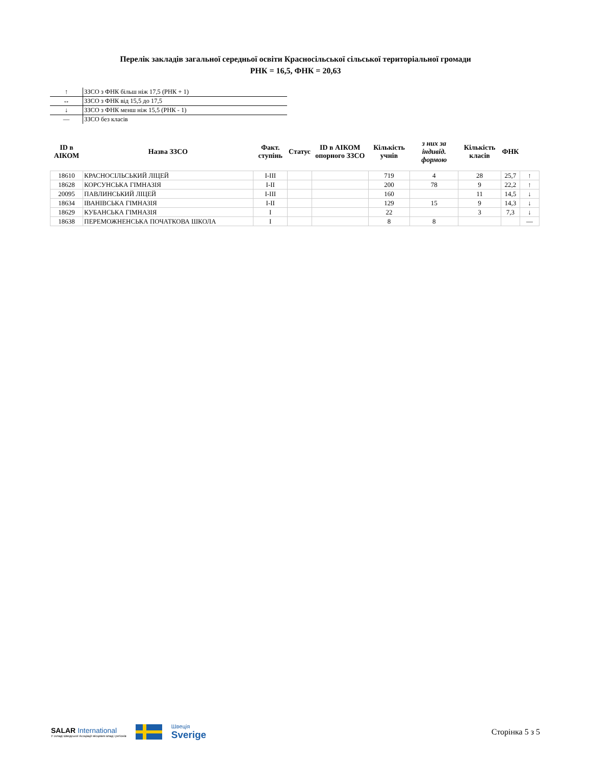Перелік закладів загальної середньої освіти Красносільської сільської територіальної громади
РНК = 16,5, ФНК = 20,63
| ↑ | ЗЗСО з ФНК більш ніж 17,5 (РНК + 1) |
| ↔ | ЗЗСО з ФНК від 15,5 до 17,5 |
| ↓ | ЗЗСО з ФНК менш ніж 15,5 (РНК - 1) |
| — | ЗЗСО без класів |
| ID в АІКОМ | Назва ЗЗСО | Факт. ступінь | Статус | ID в АІКОМ опорного ЗЗСО | Кількість учнів | з них за індивід. формою | Кількість класів | ФНК | |
| --- | --- | --- | --- | --- | --- | --- | --- | --- | --- |
| 18610 | КРАСНОСІЛЬСЬКИЙ ЛІЦЕЙ | І-ІІІ | | | 719 | 4 | 28 | 25,7 | ↑ |
| 18628 | КОРСУНСЬКА ГІМНАЗІЯ | І-ІІ | | | 200 | 78 | 9 | 22,2 | ↑ |
| 20095 | ПАВЛИНСЬКИЙ ЛІЦЕЙ | І-ІІІ | | | 160 | | 11 | 14,5 | ↓ |
| 18634 | ІВАНІВСЬКА ГІМНАЗІЯ | І-ІІ | | | 129 | 15 | 9 | 14,3 | ↓ |
| 18629 | КУБАНСЬКА ГІМНАЗІЯ | І | | | 22 | | 3 | 7,3 | ↓ |
| 18638 | ПЕРЕМОЖНЕНСЬКА ПОЧАТКОВА ШКОЛА | І | | | 8 | 8 | | | — |
SALAR International
У складі Шведської Асоціації місцевих влад і регіонів
Швеція
Sverige
Сторінка 5 з 5